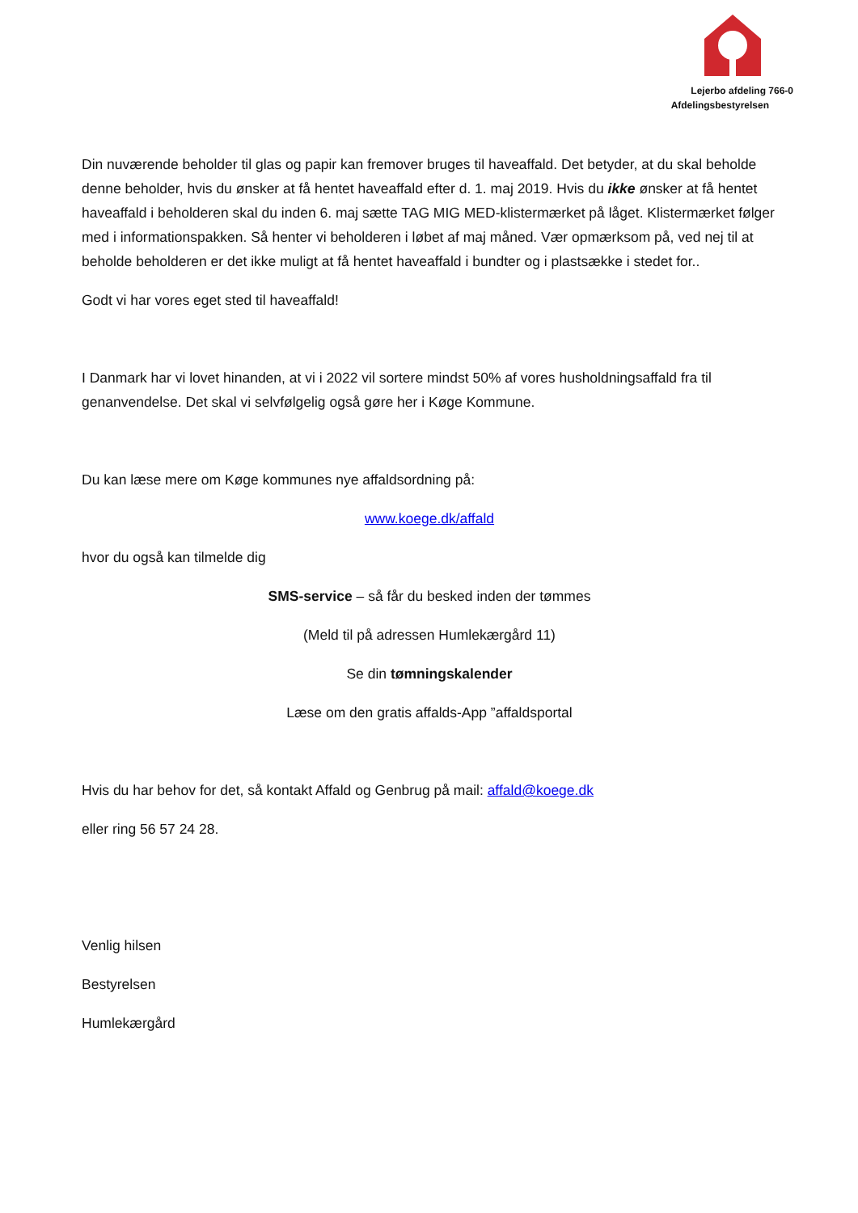Lejerbo afdeling 766-0
Afdelingsbestyrelsen
Din nuværende beholder til glas og papir kan fremover bruges til haveaffald. Det betyder, at du skal beholde denne beholder, hvis du ønsker at få hentet haveaffald efter d. 1. maj 2019. Hvis du ikke ønsker at få hentet haveaffald i beholderen skal du inden 6. maj sætte TAG MIG MED-klistermærket på låget. Klistermærket følger med i informationspakken. Så henter vi beholderen i løbet af maj måned. Vær opmærksom på, ved nej til at beholde beholderen er det ikke muligt at få hentet haveaffald i bundter og i plastsække i stedet for..
Godt vi har vores eget sted til haveaffald!
I Danmark har vi lovet hinanden, at vi i 2022 vil sortere mindst 50% af vores husholdningsaffald fra til genanvendelse. Det skal vi selvfølgelig også gøre her i Køge Kommune.
Du kan læse mere om Køge kommunes nye affaldsordning på:
www.koege.dk/affald
hvor du også kan tilmelde dig
SMS-service – så får du besked inden der tømmes
(Meld til på adressen Humlekærgård 11)
Se din tømningskalender
Læse om den gratis affalds-App ”affaldsportal
Hvis du har behov for det, så kontakt Affald og Genbrug på mail: affald@koege.dk
eller ring 56 57 24 28.
Venlig hilsen
Bestyrelsen
Humlekærgård